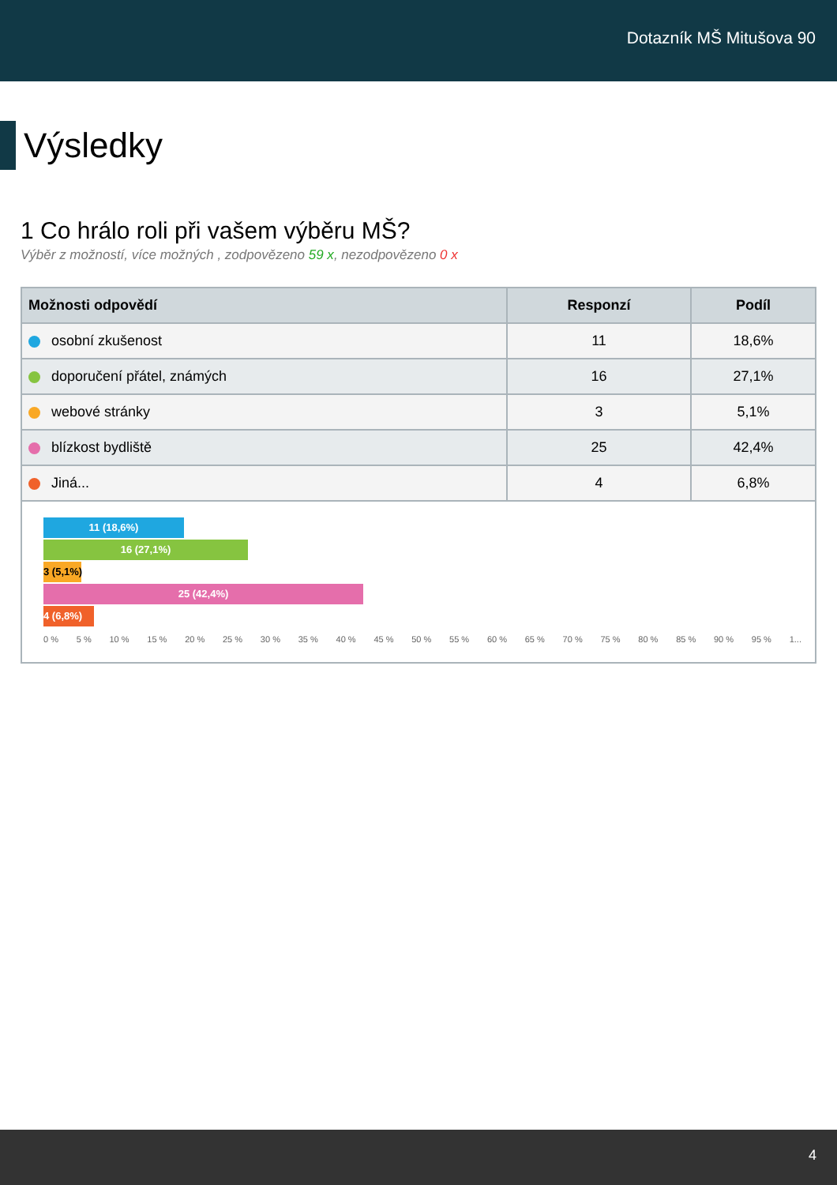Dotazník MŠ Mitušova 90
Výsledky
1 Co hrálo roli při vašem výběru MŠ?
Výběr z možností, více možných , zodpovězeno 59 x, nezodpovězeno 0 x
| Možnosti odpovědí | Responzí | Podíl |
| --- | --- | --- |
| osobní zkušenost | 11 | 18,6% |
| doporučení přátel, známých | 16 | 27,1% |
| webové stránky | 3 | 5,1% |
| blízkost bydliště | 25 | 42,4% |
| Jiná... | 4 | 6,8% |
11 (18,6%)
16 (27,1%)
3 (5,1%)
25 (42,4%)
4 (6,8%)
0 % 5 % 10 % 15 % 20 % 25 % 30 % 35 % 40 % 45 % 50 % 55 % 60 % 65 % 70 % 75 % 80 % 85 % 90 % 95 % 1...
4